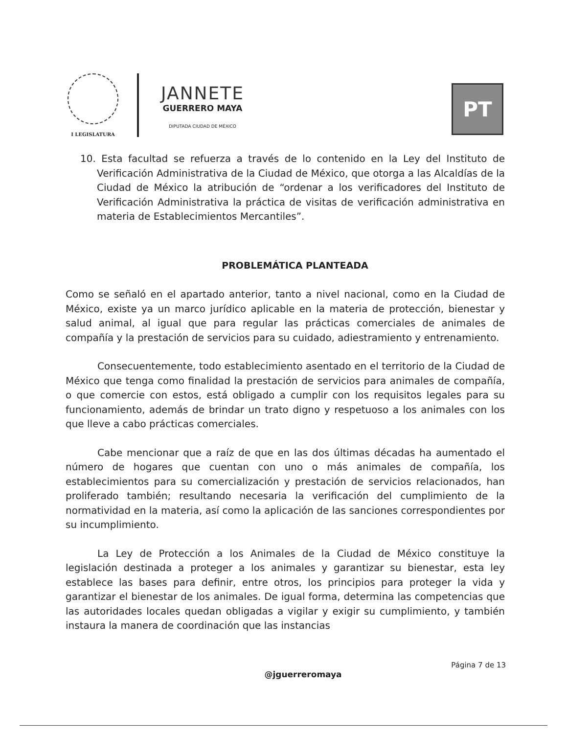I LEGISLATURA
JANNETE
GUERRERO MAYA
DIPUTADA CIUDAD DE MÉXICO
PT
10. Esta facultad se refuerza a través de lo contenido en la Ley del Instituto de Verificación Administrativa de la Ciudad de México, que otorga a las Alcaldías de la Ciudad de México la atribución de “ordenar a los verificadores del Instituto de Verificación Administrativa la práctica de visitas de verificación administrativa en materia de Establecimientos Mercantiles”.
PROBLEMÁTICA PLANTEADA
Como se señaló en el apartado anterior, tanto a nivel nacional, como en la Ciudad de México, existe ya un marco jurídico aplicable en la materia de protección, bienestar y salud animal, al igual que para regular las prácticas comerciales de animales de compañía y la prestación de servicios para su cuidado, adiestramiento y entrenamiento.
Consecuentemente, todo establecimiento asentado en el territorio de la Ciudad de México que tenga como finalidad la prestación de servicios para animales de compañía, o que comercie con estos, está obligado a cumplir con los requisitos legales para su funcionamiento, además de brindar un trato digno y respetuoso a los animales con los que lleve a cabo prácticas comerciales.
Cabe mencionar que a raíz de que en las dos últimas décadas ha aumentado el número de hogares que cuentan con uno o más animales de compañía, los establecimientos para su comercialización y prestación de servicios relacionados, han proliferado también; resultando necesaria la verificación del cumplimiento de la normatividad en la materia, así como la aplicación de las sanciones correspondientes por su incumplimiento.
La Ley de Protección a los Animales de la Ciudad de México constituye la legislación destinada a proteger a los animales y garantizar su bienestar, esta ley establece las bases para definir, entre otros, los principios para proteger la vida y garantizar el bienestar de los animales. De igual forma, determina las competencias que las autoridades locales quedan obligadas a vigilar y exigir su cumplimiento, y también instaura la manera de coordinación que las instancias
Página 7 de 13
@jguerreromaya